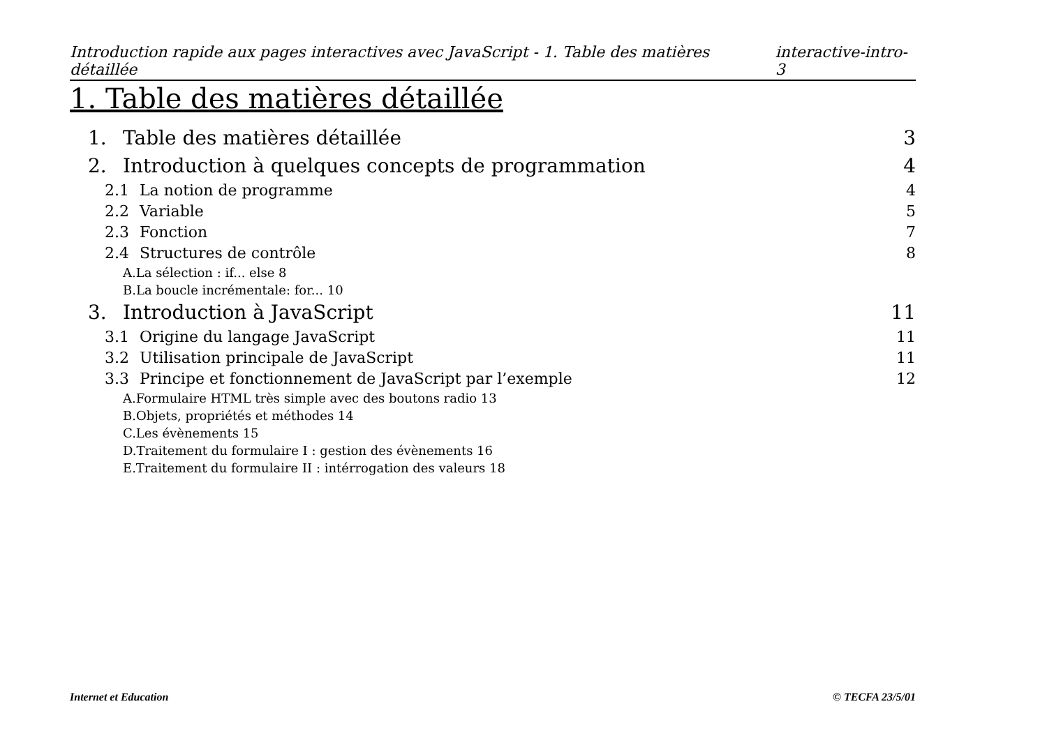Introduction rapide aux pages interactives avec JavaScript - 1. Table des matières détaillée interactive-intro-3
1. Table des matières détaillée
1. Table des matières détaillée 3
2. Introduction à quelques concepts de programmation 4
2.1 La notion de programme 4
2.2 Variable 5
2.3 Fonction 7
2.4 Structures de contrôle 8
A.La sélection : if... else 8
B.La boucle incrémentale: for... 10
3. Introduction à JavaScript 11
3.1 Origine du langage JavaScript 11
3.2 Utilisation principale de JavaScript 11
3.3 Principe et fonctionnement de JavaScript par l’exemple 12
A.Formulaire HTML très simple avec des boutons radio 13
B.Objets, propriétés et méthodes 14
C.Les évènements 15
D.Traitement du formulaire I : gestion des évènements 16
E.Traitement du formulaire II : intérrogation des valeurs 18
Internet et Education © TECFA 23/5/01